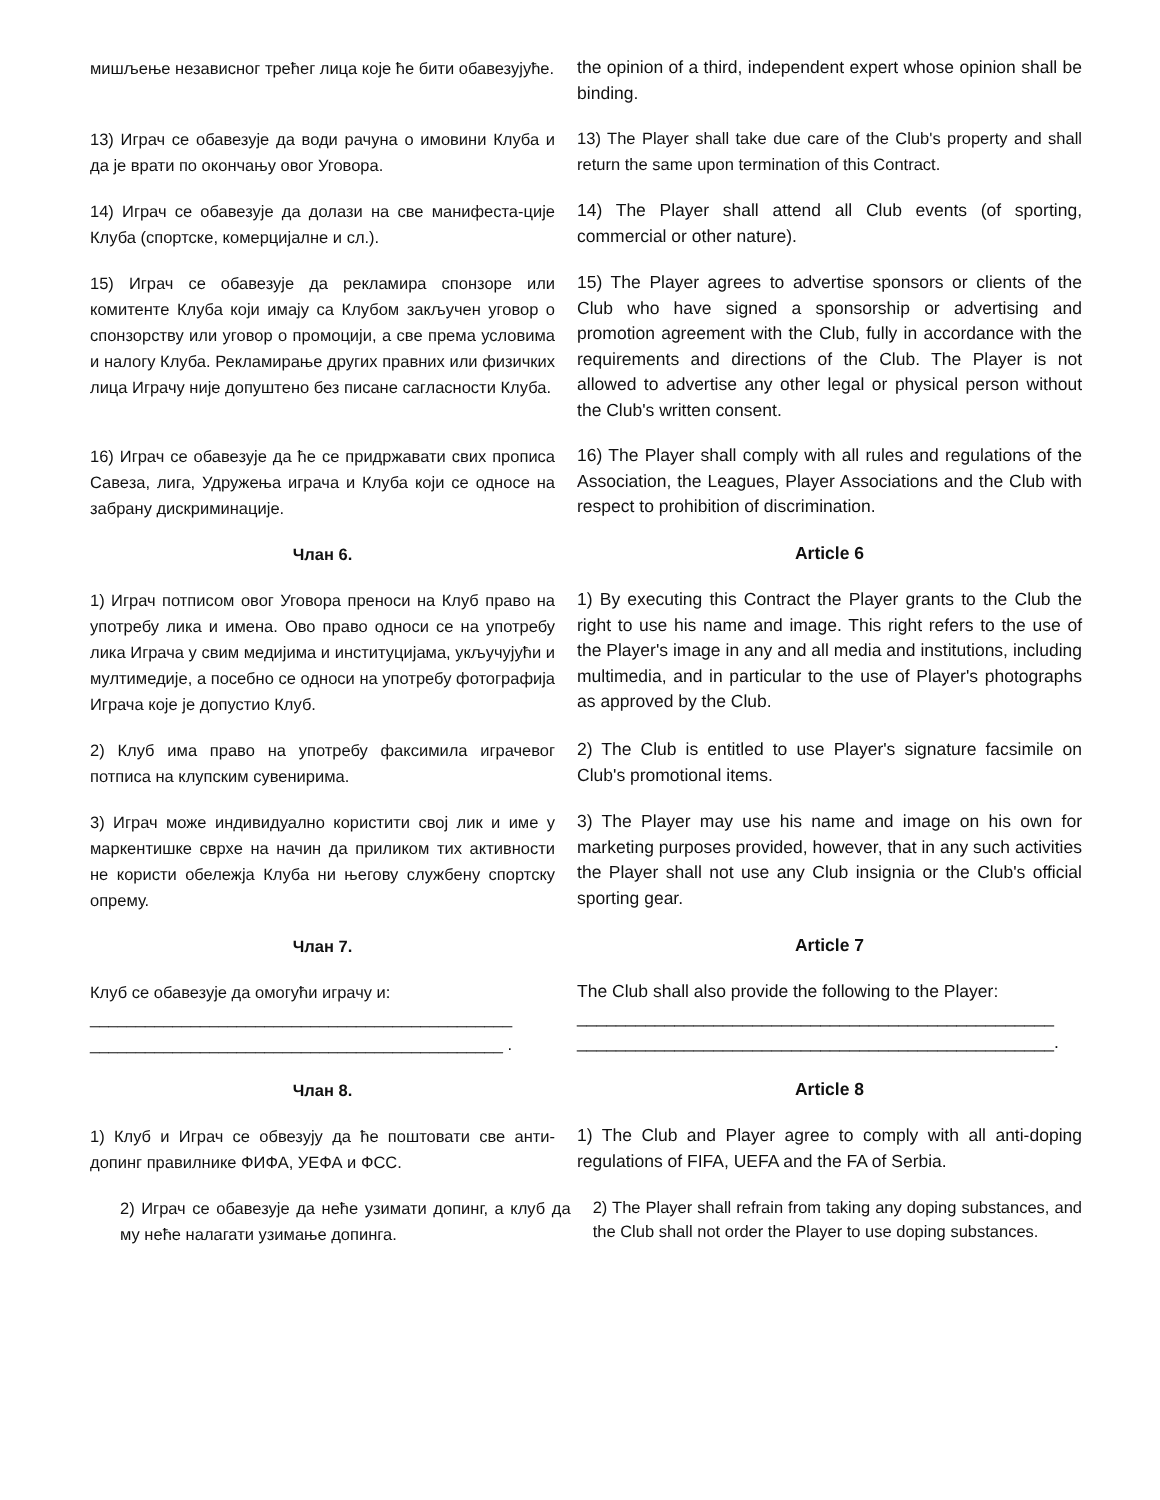мишљење независног трећег лица које ће бити обавезујуће.
the opinion of a third, independent expert whose opinion shall be binding.
13) Играч се обавезује да води рачуна о имовини Клуба и да је врати по окончању овог Уговора.
13) The Player shall take due care of the Club's property and shall return the same upon termination of this Contract.
14) Играч се обавезује да долази на све манифеста-ције Клуба (спортске, комерцијалне и сл.).
14) The Player shall attend all Club events (of sporting, commercial or other nature).
15) Играч се обавезује да рекламира спонзоре или комитенте Клуба који имају са Клубом закључен уговор о спонзорству или уговор о промоцији, а све према условима и налогу Клуба. Рекламирање других правних или физичких лица Играчу није допуштено без писане сагласности Клуба.
15) The Player agrees to advertise sponsors or clients of the Club who have signed a sponsorship or advertising and promotion agreement with the Club, fully in accordance with the requirements and directions of the Club. The Player is not allowed to advertise any other legal or physical person without the Club's written consent.
16) Играч се обавезује да ће се придржавати свих прописа Савеза, лига, Удружења играча и Клуба који се односе на забрану дискриминације.
16) The Player shall comply with all rules and regulations of the Association, the Leagues, Player Associations and the Club with respect to prohibition of discrimination.
Члан 6.
Article 6
1) Играч потписом овог Уговора преноси на Клуб право на употребу лика и имена. Ово право односи се на употребу лика Играча у свим медијима и институцијама, укључујући и мултимедије, а посебно се односи на употребу фотографија Играча које је допустио Клуб.
1) By executing this Contract the Player grants to the Club the right to use his name and image. This right refers to the use of the Player's image in any and all media and institutions, including multimedia, and in particular to the use of Player's photographs as approved by the Club.
2) Клуб има право на употребу факсимила играчевог потписа на клупским сувенирима.
2) The Club is entitled to use Player's signature facsimile on Club's promotional items.
3) Играч може индивидуално користити свој лик и име у маркентишке сврхе на начин да приликом тих активности не користи обележја Клуба ни његову службену спортску опрему.
3) The Player may use his name and image on his own for marketing purposes provided, however, that in any such activities the Player shall not use any Club insignia or the Club's official sporting gear.
Члан 7.
Article 7
Клуб се обавезује да омогући играчу и:
______________________________________________
_____________________________________________ .
The Club shall also provide the following to the Player:
_________________________________________________
_________________________________________________.
Члан 8.
Article 8
1) Клуб и Играч се обвезују да ће поштовати све анти-допинг правилнике ФИФА, УЕФА и ФСС.
1) The Club and Player agree to comply with all anti-doping regulations of FIFA, UEFA and the FA of Serbia.
2) Играч се обавезује да неће узимати допинг, а клуб да му неће налагати узимање допинга.
2) The Player shall refrain from taking any doping substances, and the Club shall not order the Player to use doping substances.